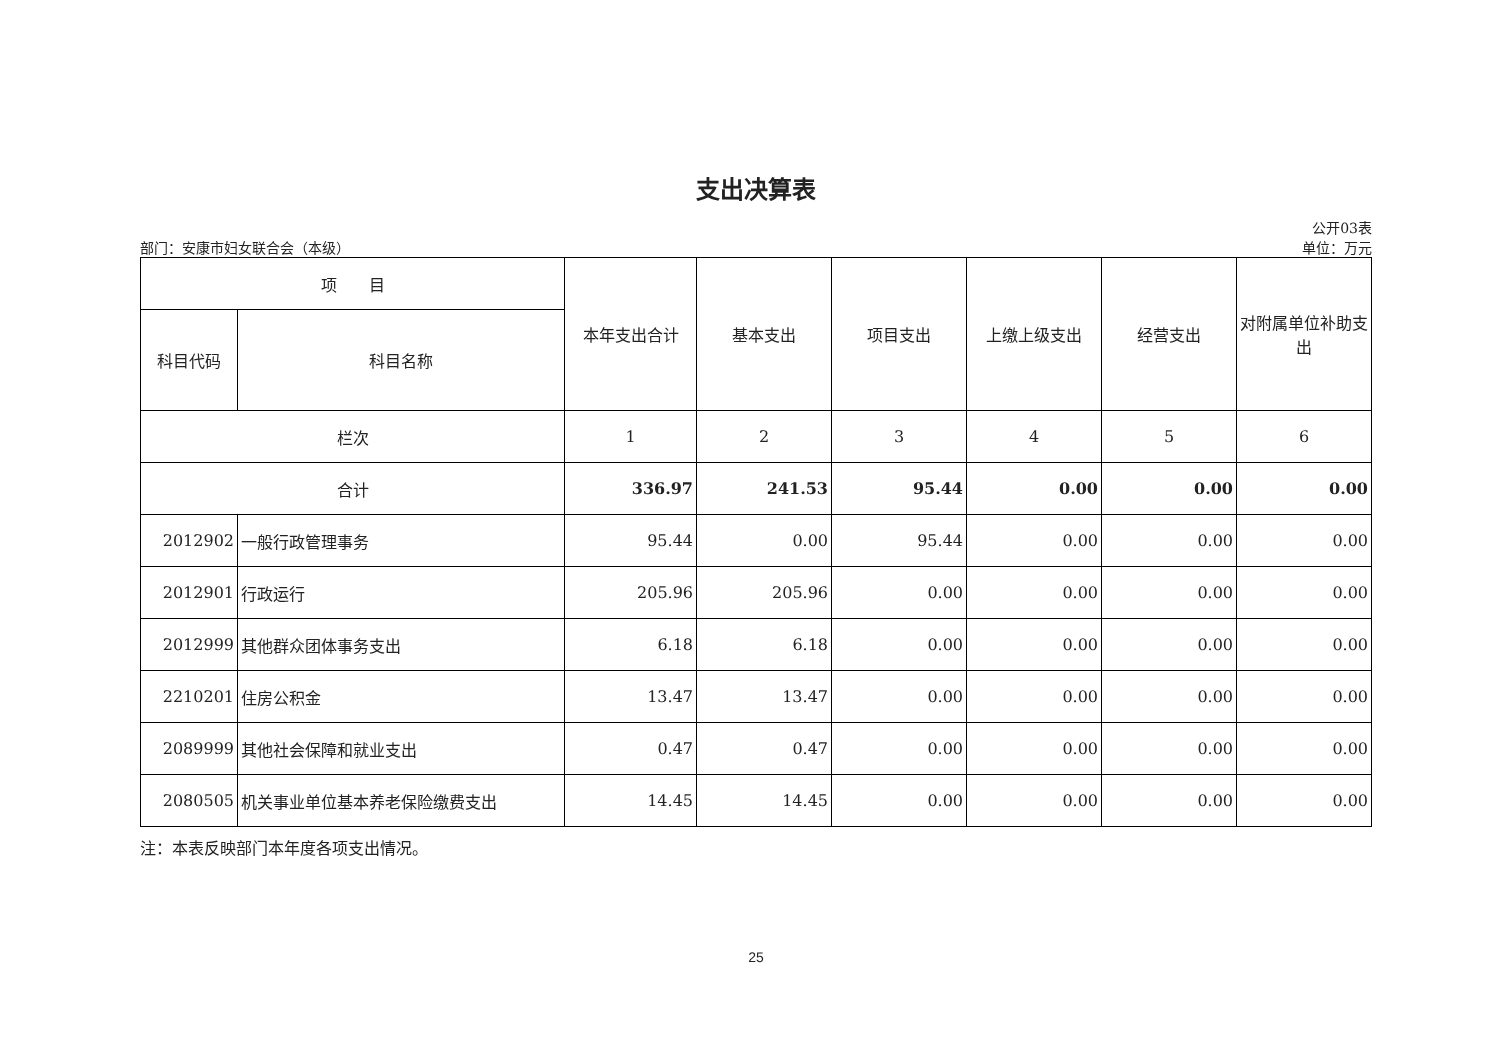支出决算表
公开03表
部门：安康市妇女联合会（本级） 单位：万元
| 项 目 | | 本年支出合计 | 基本支出 | 项目支出 | 上缴上级支出 | 经营支出 | 对附属单位补助支出 |
| --- | --- | --- | --- | --- | --- | --- | --- |
| 科目代码 | 科目名称 | | | | | | |
| 栏次 | | 1 | 2 | 3 | 4 | 5 | 6 |
| 合计 | | 336.97 | 241.53 | 95.44 | 0.00 | 0.00 | 0.00 |
| 2012902 | 一般行政管理事务 | 95.44 | 0.00 | 95.44 | 0.00 | 0.00 | 0.00 |
| 2012901 | 行政运行 | 205.96 | 205.96 | 0.00 | 0.00 | 0.00 | 0.00 |
| 2012999 | 其他群众团体事务支出 | 6.18 | 6.18 | 0.00 | 0.00 | 0.00 | 0.00 |
| 2210201 | 住房公积金 | 13.47 | 13.47 | 0.00 | 0.00 | 0.00 | 0.00 |
| 2089999 | 其他社会保障和就业支出 | 0.47 | 0.47 | 0.00 | 0.00 | 0.00 | 0.00 |
| 2080505 | 机关事业单位基本养老保险缴费支出 | 14.45 | 14.45 | 0.00 | 0.00 | 0.00 | 0.00 |
注：本表反映部门本年度各项支出情况。
25